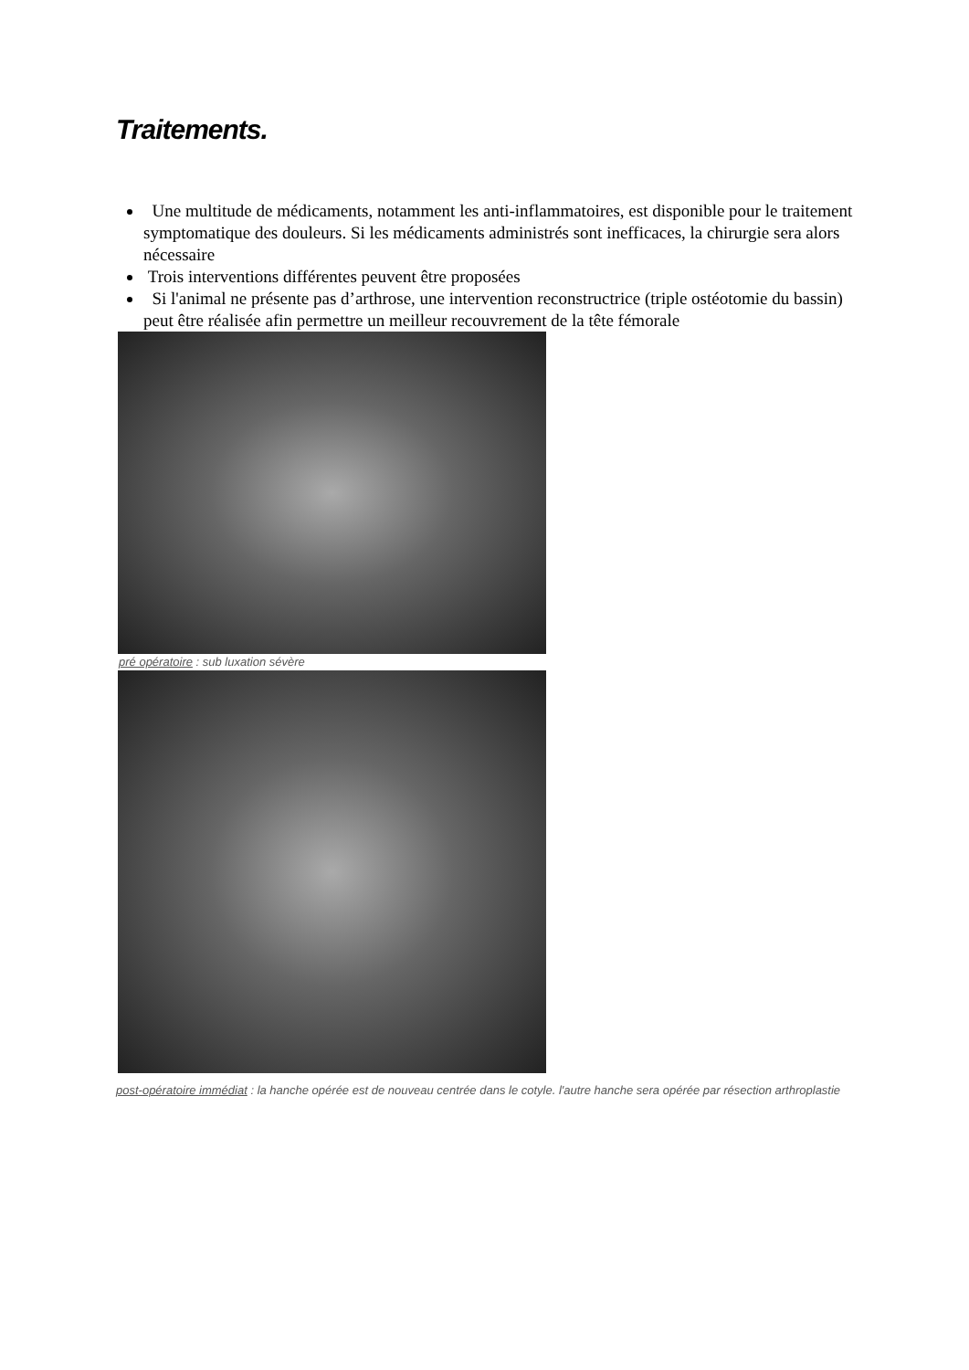Traitements.
Une multitude de médicaments, notamment les anti-inflammatoires, est disponible pour le traitement symptomatique des douleurs. Si les médicaments administrés sont inefficaces, la chirurgie sera alors nécessaire
Trois interventions différentes peuvent être proposées
Si l'animal ne présente pas d’arthrose, une intervention reconstructrice (triple ostéotomie du bassin) peut être réalisée afin permettre un meilleur recouvrement de la tête fémorale
pré opératoire : sub luxation sévère
post-opératoire immédiat : la hanche opérée est de nouveau centrée dans le cotyle. l'autre hanche sera opérée par résection arthroplastie